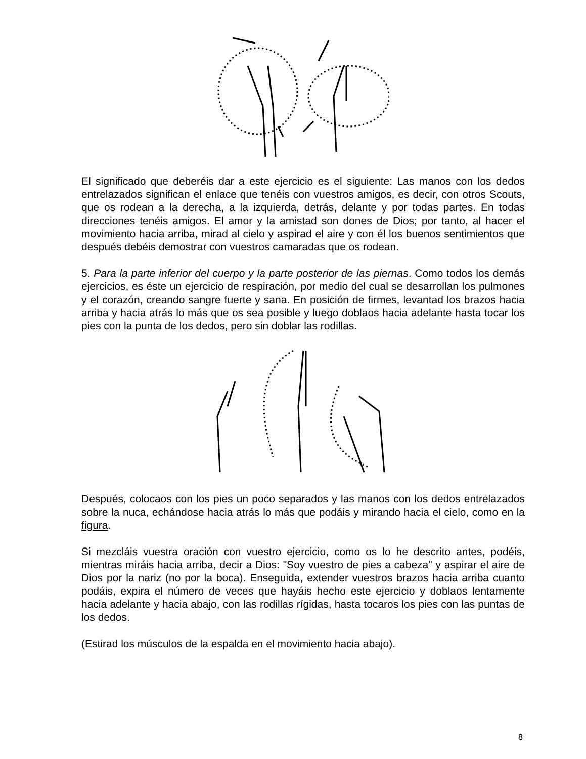El significado que deberéis dar a este ejercicio es el siguiente: Las manos con los dedos entrelazados significan el enlace que tenéis con vuestros amigos, es decir, con otros Scouts, que os rodean a la derecha, a la izquierda, detrás, delante y por todas partes. En todas direcciones tenéis amigos. El amor y la amistad son dones de Dios; por tanto, al hacer el movimiento hacia arriba, mirad al cielo y aspirad el aire y con él los buenos sentimientos que después debéis demostrar con vuestros camaradas que os rodean.
5. Para la parte inferior del cuerpo y la parte posterior de las piernas. Como todos los demás ejercicios, es éste un ejercicio de respiración, por medio del cual se desarrollan los pulmones y el corazón, creando sangre fuerte y sana. En posición de firmes, levantad los brazos hacia arriba y hacia atrás lo más que os sea posible y luego doblaos hacia adelante hasta tocar los pies con la punta de los dedos, pero sin doblar las rodillas.
Después, colocaos con los pies un poco separados y las manos con los dedos entrelazados sobre la nuca, echándose hacia atrás lo más que podáis y mirando hacia el cielo, como en la figura.
Si mezcláis vuestra oración con vuestro ejercicio, como os lo he descrito antes, podéis, mientras miráis hacia arriba, decir a Dios: "Soy vuestro de pies a cabeza" y aspirar el aire de Dios por la nariz (no por la boca). Enseguida, extender vuestros brazos hacia arriba cuanto podáis, expira el número de veces que hayáis hecho este ejercicio y doblaos lentamente hacia adelante y hacia abajo, con las rodillas rígidas, hasta tocaros los pies con las puntas de los dedos.
(Estirad los músculos de la espalda en el movimiento hacia abajo).
8